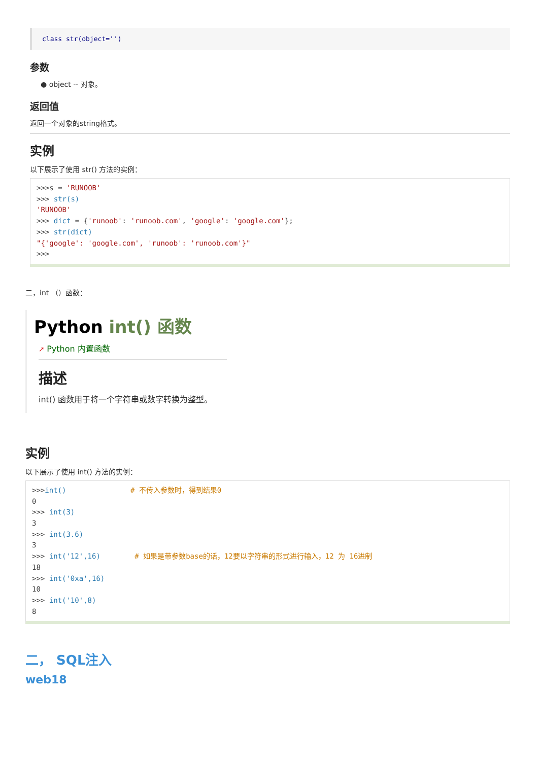class str(object='')
参数
● object -- 对象。
返回值
返回一个对象的string格式。
实例
以下展示了使用 str() 方法的实例：
>>>s = 'RUNOOB'
>>> str(s)
'RUNOOB'
>>> dict = {'runoob': 'runoob.com', 'google': 'google.com'};
>>> str(dict)
"{'google': 'google.com', 'runoob': 'runoob.com'}"
>>>
二，int （）函数：
Python int() 函数
➚ Python 内置函数
描述
int() 函数用于将一个字符串或数字转换为整型。
实例
以下展示了使用 int() 方法的实例：
>>>int()               # 不传入参数时，得到结果0
0
>>> int(3)
3
>>> int(3.6)
3
>>> int('12',16)        # 如果是带参数base的话，12要以字符串的形式进行输入，12 为 16进制
18
>>> int('0xa',16)
10
>>> int('10',8)
8
二， SQL注入
web18